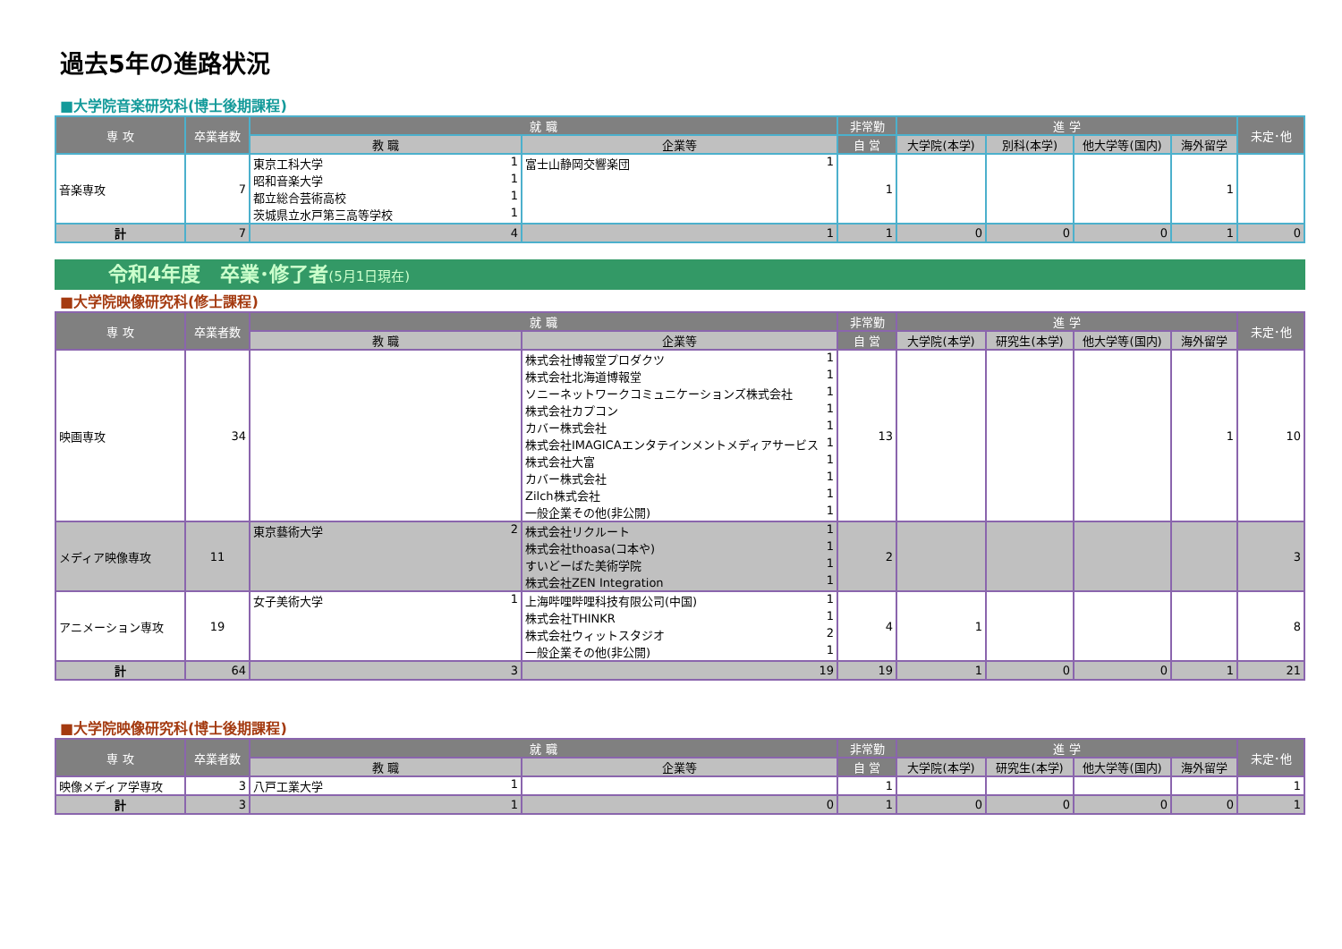過去5年の進路状況
■大学院音楽研究科(博士後期課程)
| 専 攻 | 卒業者数 | 就 職 | | 非常勤 | 進 学 | | | | 未定･他 |
| --- | --- | --- | --- | --- | --- | --- | --- | --- | --- |
| | | 教 職 | 企業等 | 自 営 | 大学院(本学) | 別科(本学) | 他大学等(国内) | 海外留学 | |
| 音楽専攻 | 7 | 東京工科大学 1 昭和音楽大学 1 都立総合芸術高校 1 茨城県立水戸第三高等学校 1 | 富士山静岡交響楽団 1 | 1 | | | | 1 | |
| 計 | 7 | 4 | 1 | 1 | 0 | 0 | 0 | 1 | 0 |
令和4年度　卒業･修了者(5月1日現在)
■大学院映像研究科(修士課程)
| 専 攻 | 卒業者数 | 就 職 | | 非常勤 | 進 学 | | | | 未定･他 |
| --- | --- | --- | --- | --- | --- | --- | --- | --- | --- |
| | | 教 職 | 企業等 | 自 営 | 大学院(本学) | 研究生(本学) | 他大学等(国内) | 海外留学 | |
| 映画専攻 | 34 | | 株式会社博報堂プロダクツ 1 株式会社北海道博報堂 1 ソニーネットワークコミュニケーションズ株式会社 1 株式会社カプコン 1 カバー株式会社 1 株式会社IMAGICAエンタテインメントメディアサービス 1 株式会社大富 1 カバー株式会社 1 Zilch株式会社 1 一般企業その他(非公開) 1 | 13 | | | | 1 | 10 |
| メディア映像専攻 | 11 | 東京藝術大学 2 | 株式会社リクルート 1 株式会社thoasa(コ本や) 1 すいどーばた美術学院 1 株式会社ZEN Integration 1 | 2 | | | | | 3 |
| アニメーション専攻 | 19 | 女子美術大学 1 | 上海哔哩哔哩科技有限公司(中国) 1 株式会社THINKR 1 株式会社ウィットスタジオ 2 一般企業その他(非公開) 1 | 4 | 1 | | | | 8 |
| 計 | 64 | 3 | 19 | 19 | 1 | 0 | 0 | 1 | 21 |
■大学院映像研究科(博士後期課程)
| 専 攻 | 卒業者数 | 就 職 | | 非常勤 | 進 学 | | | | 未定･他 |
| --- | --- | --- | --- | --- | --- | --- | --- | --- | --- |
| | | 教 職 | 企業等 | 自 営 | 大学院(本学) | 研究生(本学) | 他大学等(国内) | 海外留学 | |
| 映像メディア学専攻 | 3 | 八戸工業大学 1 | | 1 | | | | | 1 |
| 計 | 3 | 1 | 0 | 1 | 0 | 0 | 0 | 0 | 1 |